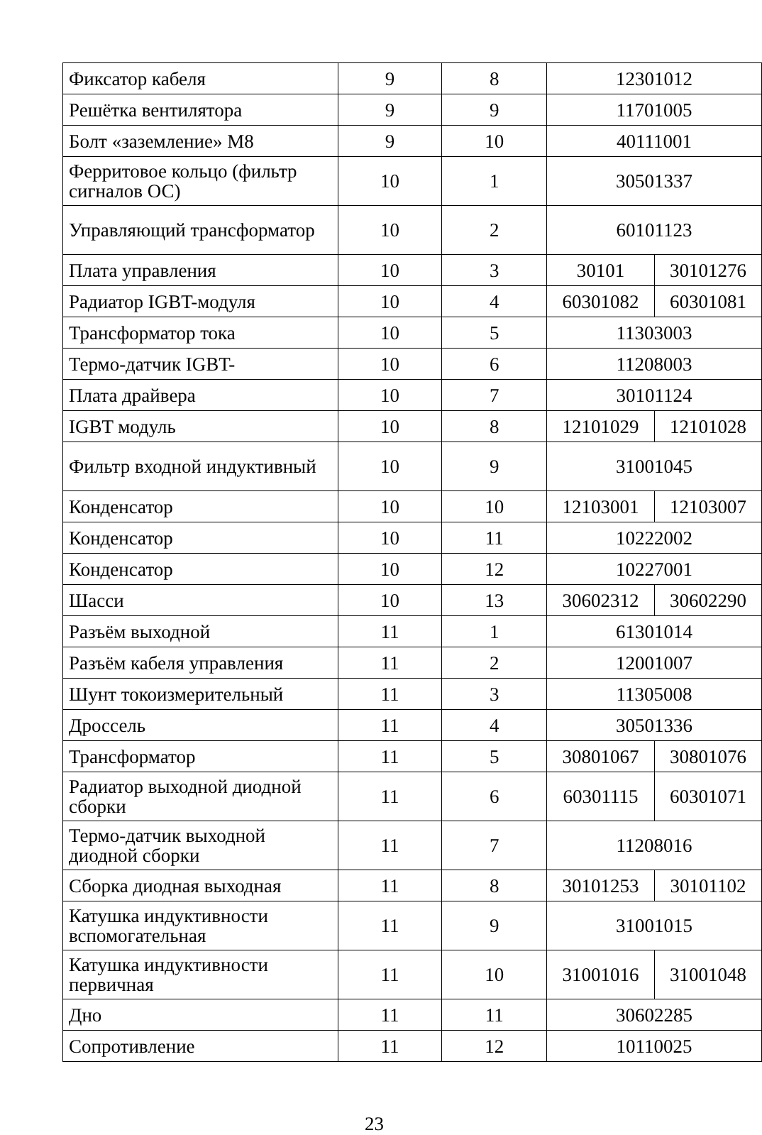| Фиксатор кабеля | 9 | 8 | 12301012 | |
| Решётка вентилятора | 9 | 9 | 11701005 | |
| Болт «заземление» M8 | 9 | 10 | 40111001 | |
| Ферритовое кольцо (фильтр сигналов ОС) | 10 | 1 | 30501337 | |
| Управляющий трансформатор | 10 | 2 | 60101123 | |
| Плата управления | 10 | 3 | 30101 | 30101276 |
| Радиатор IGBT-модуля | 10 | 4 | 60301082 | 60301081 |
| Трансформатор тока | 10 | 5 | 11303003 | |
| Термо-датчик IGBT- | 10 | 6 | 11208003 | |
| Плата драйвера | 10 | 7 | 30101124 | |
| IGBT модуль | 10 | 8 | 12101029 | 12101028 |
| Фильтр входной индуктивный | 10 | 9 | 31001045 | |
| Конденсатор | 10 | 10 | 12103001 | 12103007 |
| Конденсатор | 10 | 11 | 10222002 | |
| Конденсатор | 10 | 12 | 10227001 | |
| Шасси | 10 | 13 | 30602312 | 30602290 |
| Разъём выходной | 11 | 1 | 61301014 | |
| Разъём кабеля управления | 11 | 2 | 12001007 | |
| Шунт токоизмерительный | 11 | 3 | 11305008 | |
| Дроссель | 11 | 4 | 30501336 | |
| Трансформатор | 11 | 5 | 30801067 | 30801076 |
| Радиатор выходной диодной сборки | 11 | 6 | 60301115 | 60301071 |
| Термо-датчик выходной диодной сборки | 11 | 7 | 11208016 | |
| Сборка диодная выходная | 11 | 8 | 30101253 | 30101102 |
| Катушка индуктивности вспомогательная | 11 | 9 | 31001015 | |
| Катушка индуктивности первичная | 11 | 10 | 31001016 | 31001048 |
| Дно | 11 | 11 | 30602285 | |
| Сопротивление | 11 | 12 | 10110025 | |
23